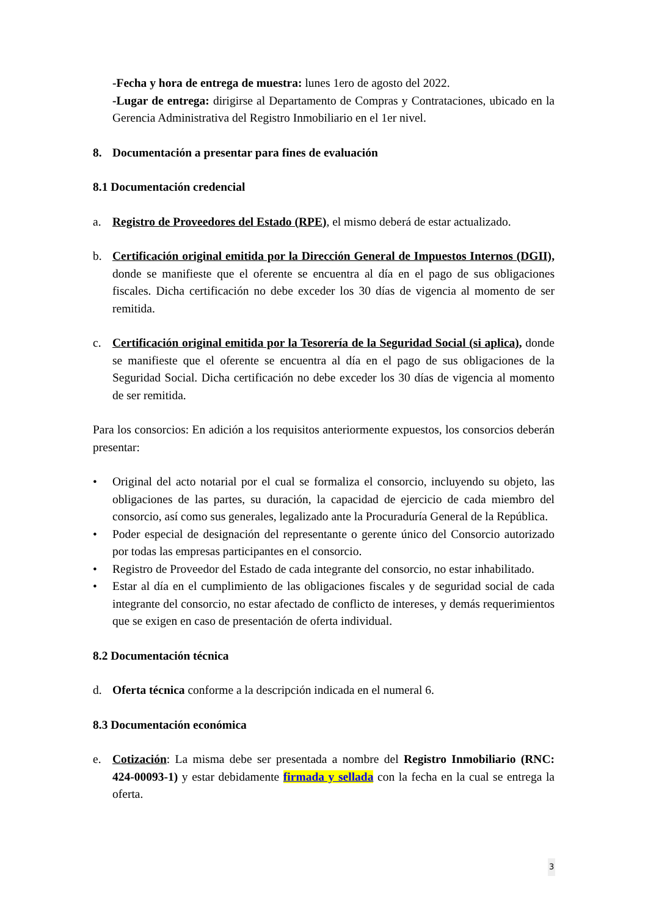-Fecha y hora de entrega de muestra: lunes 1ero de agosto del 2022.
-Lugar de entrega: dirigirse al Departamento de Compras y Contrataciones, ubicado en la Gerencia Administrativa del Registro Inmobiliario en el 1er nivel.
8. Documentación a presentar para fines de evaluación
8.1 Documentación credencial
a. Registro de Proveedores del Estado (RPE), el mismo deberá de estar actualizado.
b. Certificación original emitida por la Dirección General de Impuestos Internos (DGII), donde se manifieste que el oferente se encuentra al día en el pago de sus obligaciones fiscales. Dicha certificación no debe exceder los 30 días de vigencia al momento de ser remitida.
c. Certificación original emitida por la Tesorería de la Seguridad Social (si aplica), donde se manifieste que el oferente se encuentra al día en el pago de sus obligaciones de la Seguridad Social. Dicha certificación no debe exceder los 30 días de vigencia al momento de ser remitida.
Para los consorcios: En adición a los requisitos anteriormente expuestos, los consorcios deberán presentar:
• Original del acto notarial por el cual se formaliza el consorcio, incluyendo su objeto, las obligaciones de las partes, su duración, la capacidad de ejercicio de cada miembro del consorcio, así como sus generales, legalizado ante la Procuraduría General de la República.
• Poder especial de designación del representante o gerente único del Consorcio autorizado por todas las empresas participantes en el consorcio.
• Registro de Proveedor del Estado de cada integrante del consorcio, no estar inhabilitado.
• Estar al día en el cumplimiento de las obligaciones fiscales y de seguridad social de cada integrante del consorcio, no estar afectado de conflicto de intereses, y demás requerimientos que se exigen en caso de presentación de oferta individual.
8.2 Documentación técnica
d. Oferta técnica conforme a la descripción indicada en el numeral 6.
8.3 Documentación económica
e. Cotización: La misma debe ser presentada a nombre del Registro Inmobiliario (RNC: 424-00093-1) y estar debidamente firmada y sellada con la fecha en la cual se entrega la oferta.
3